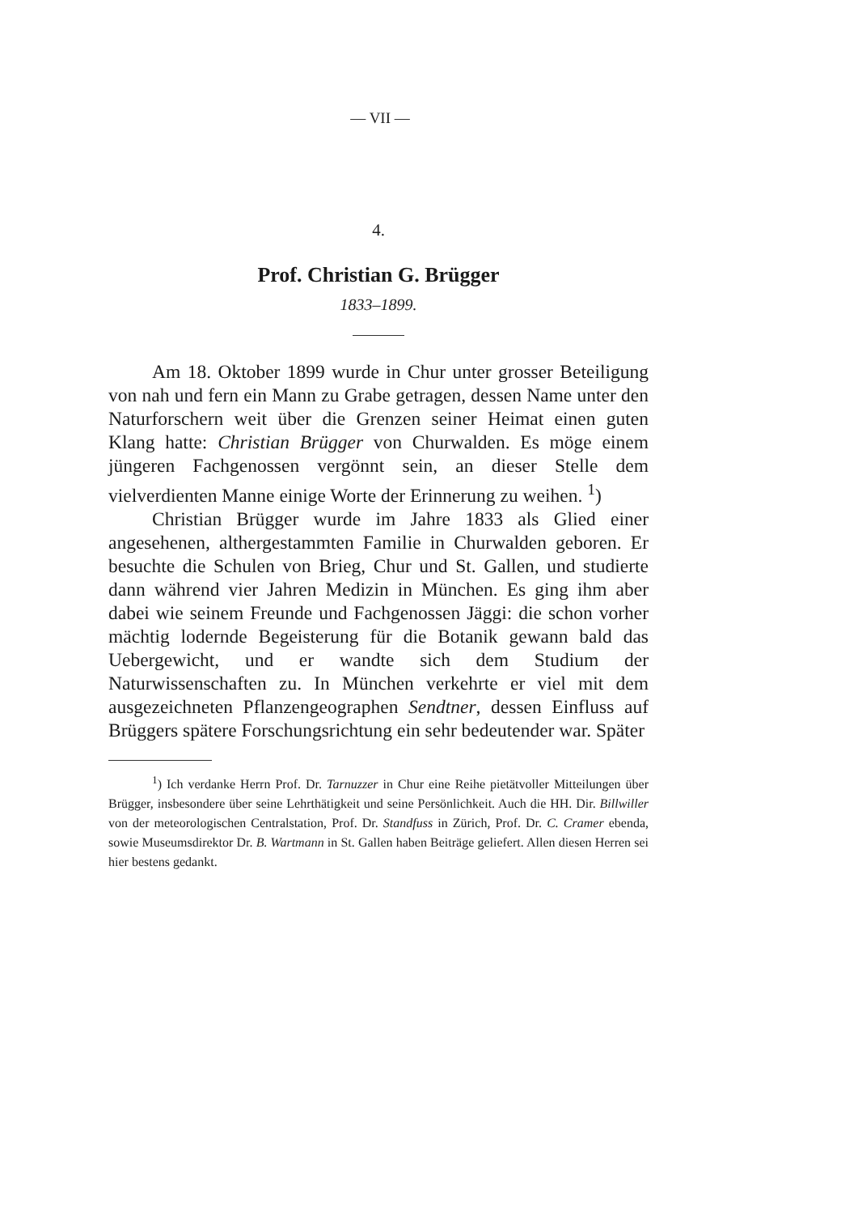— VII —
4.
Prof. Christian G. Brügger
1833–1899.
Am 18. Oktober 1899 wurde in Chur unter grosser Beteiligung von nah und fern ein Mann zu Grabe getragen, dessen Name unter den Naturforschern weit über die Grenzen seiner Heimat einen guten Klang hatte: Christian Brügger von Churwalden. Es möge einem jüngeren Fachgenossen vergönnt sein, an dieser Stelle dem vielverdienten Manne einige Worte der Erinnerung zu weihen. <sup>1</sup>)
Christian Brügger wurde im Jahre 1833 als Glied einer angesehenen, althergestammten Familie in Churwalden geboren. Er besuchte die Schulen von Brieg, Chur und St. Gallen, und studierte dann während vier Jahren Medizin in München. Es ging ihm aber dabei wie seinem Freunde und Fachgenossen Jäggi: die schon vorher mächtig lodernde Begeisterung für die Botanik gewann bald das Uebergewicht, und er wandte sich dem Studium der Naturwissenschaften zu. In München verkehrte er viel mit dem ausgezeichneten Pflanzengeographen Sendtner, dessen Einfluss auf Brüggers spätere Forschungsrichtung ein sehr bedeutender war. Später
<sup>1</sup>) Ich verdanke Herrn Prof. Dr. Tarnuzzer in Chur eine Reihe pietätvoller Mitteilungen über Brügger, insbesondere über seine Lehrthätigkeit und seine Persönlichkeit. Auch die HH. Dir. Billwiller von der meteorologischen Centralstation, Prof. Dr. Standfuss in Zürich, Prof. Dr. C. Cramer ebenda, sowie Museumsdirektor Dr. B. Wartmann in St. Gallen haben Beiträge geliefert. Allen diesen Herren sei hier bestens gedankt.